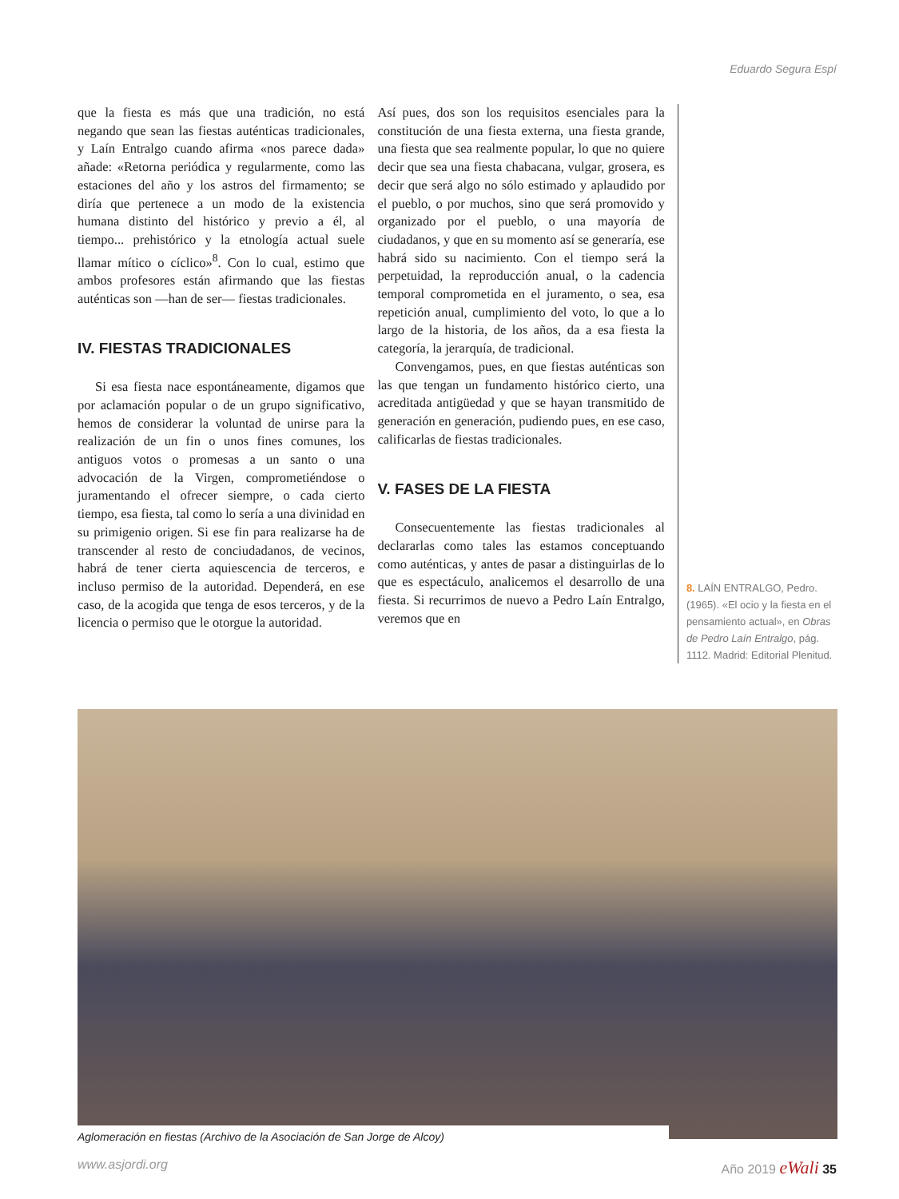Eduardo Segura Espí
que la fiesta es más que una tradición, no está negando que sean las fiestas auténticas tradicionales, y Laín Entralgo cuando afirma «nos parece dada» añade: «Retorna periódica y regularmente, como las estaciones del año y los astros del firmamento; se diría que pertenece a un modo de la existencia humana distinto del histórico y previo a él, al tiempo... prehistórico y la etnología actual suele llamar mítico o cíclico»<sup>8</sup>. Con lo cual, estimo que ambos profesores están afirmando que las fiestas auténticas son —han de ser— fiestas tradicionales.
IV. FIESTAS TRADICIONALES
Si esa fiesta nace espontáneamente, digamos que por aclamación popular o de un grupo significativo, hemos de considerar la voluntad de unirse para la realización de un fin o unos fines comunes, los antiguos votos o promesas a un santo o una advocación de la Virgen, comprometiéndose o juramentando el ofrecer siempre, o cada cierto tiempo, esa fiesta, tal como lo sería a una divinidad en su primigenio origen. Si ese fin para realizarse ha de transcender al resto de conciudadanos, de vecinos, habrá de tener cierta aquiescencia de terceros, e incluso permiso de la autoridad. Dependerá, en ese caso, de la acogida que tenga de esos terceros, y de la licencia o permiso que le otorgue la autoridad.
Así pues, dos son los requisitos esenciales para la constitución de una fiesta externa, una fiesta grande, una fiesta que sea realmente popular, lo que no quiere decir que sea una fiesta chabacana, vulgar, grosera, es decir que será algo no sólo estimado y aplaudido por el pueblo, o por muchos, sino que será promovido y organizado por el pueblo, o una mayoría de ciudadanos, y que en su momento así se generaría, ese habrá sido su nacimiento. Con el tiempo será la perpetuidad, la reproducción anual, o la cadencia temporal comprometida en el juramento, o sea, esa repetición anual, cumplimiento del voto, lo que a lo largo de la historia, de los años, da a esa fiesta la categoría, la jerarquía, de tradicional.
Convengamos, pues, en que fiestas auténticas son las que tengan un fundamento histórico cierto, una acreditada antigüedad y que se hayan transmitido de generación en generación, pudiendo pues, en ese caso, calificarlas de fiestas tradicionales.
V. FASES DE LA FIESTA
Consecuentemente las fiestas tradicionales al declararlas como tales las estamos conceptuando como auténticas, y antes de pasar a distinguirlas de lo que es espectáculo, analicemos el desarrollo de una fiesta. Si recurrimos de nuevo a Pedro Laín Entralgo, veremos que en
8. LAÍN ENTRALGO, Pedro. (1965). «El ocio y la fiesta en el pensamiento actual», en Obras de Pedro Laín Entralgo, pág. 1112. Madrid: Editorial Plenitud.
Aglomeración en fiestas (Archivo de la Asociación de San Jorge de Alcoy)
www.asjordi.org Año 2019 eWali 35